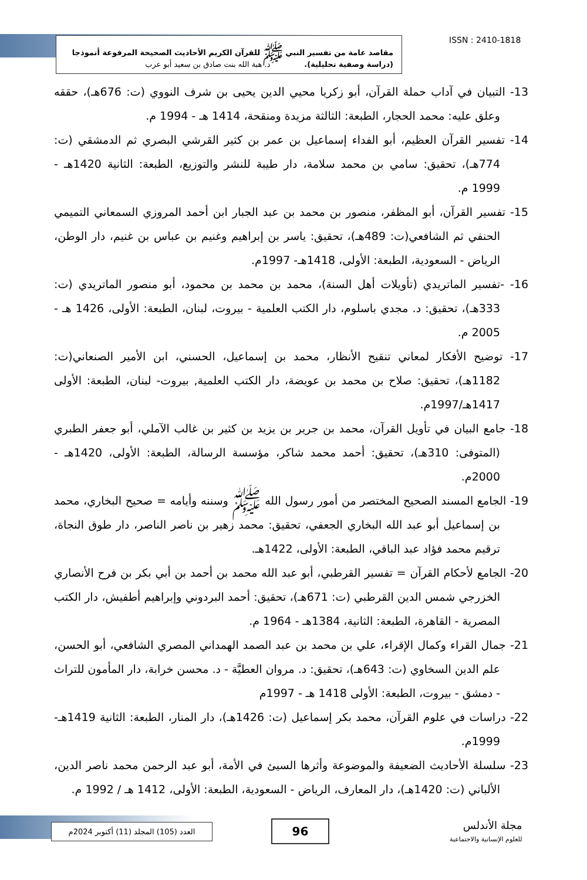مقاصد عامة من تفسير النبي ﷺ للقرآن الكريم الأحاديث الصحيحة المرفوعة أنموذجا
(دراسة وصفية تحليلية). د. هبة الله بنت صادق بن سعيد أبو عرب
ISSN : 2410-1818
13- التبيان في آداب حملة القرآن، أبو زكريا محيي الدين يحيى بن شرف النووي (ت: 676هـ)، حققه وعلق عليه: محمد الحجار، الطبعة: الثالثة مزيدة ومنقحة، 1414 هـ - 1994 م.
14- تفسير القرآن العظيم، أبو الفداء إسماعيل بن عمر بن كثير القرشي البصري ثم الدمشقي (ت: 774هـ)، تحقيق: سامي بن محمد سلامة، دار طيبة للنشر والتوزيع، الطبعة: الثانية 1420هـ - 1999 م.
15- تفسير القرآن، أبو المظفر، منصور بن محمد بن عبد الجبار ابن أحمد المروزي السمعاني التميمي الحنفي ثم الشافعي(ت: 489هـ)، تحقيق: ياسر بن إبراهيم وغنيم بن عباس بن غنيم، دار الوطن، الرياض - السعودية، الطبعة: الأولى، 1418هـ- 1997م.
16- -تفسير الماتريدي (تأويلات أهل السنة)، محمد بن محمد بن محمود، أبو منصور الماتريدي (ت: 333هـ)، تحقيق: د. مجدي باسلوم، دار الكتب العلمية - بيروت، لبنان، الطبعة: الأولى، 1426 هـ - 2005 م.
17- توضيح الأفكار لمعاني تنقيح الأنظار، محمد بن إسماعيل، الحسني، ابن الأمير الصنعاني(ت: 1182هـ)، تحقيق: صلاح بن محمد بن عويضة، دار الكتب العلمية, بيروت- لبنان، الطبعة: الأولى 1417هـ/1997م.
18- جامع البيان في تأويل القرآن، محمد بن جرير بن يزيد بن كثير بن غالب الآملي، أبو جعفر الطبري (المتوفى: 310هـ)، تحقيق: أحمد محمد شاكر، مؤسسة الرسالة، الطبعة: الأولى، 1420هـ - 2000م.
19- الجامع المسند الصحيح المختصر من أمور رسول الله ﷺ وسننه وأيامه = صحيح البخاري، محمد بن إسماعيل أبو عبد الله البخاري الجعفي، تحقيق: محمد زهير بن ناصر الناصر، دار طوق النجاة، ترقيم محمد فؤاد عبد الباقي، الطبعة: الأولى، 1422هـ.
20- الجامع لأحكام القرآن = تفسير القرطبي، أبو عبد الله محمد بن أحمد بن أبي بكر بن فرح الأنصاري الخزرجي شمس الدين القرطبي (ت: 671هـ)، تحقيق: أحمد البردوني وإبراهيم أطفيش، دار الكتب المصرية - القاهرة، الطبعة: الثانية، 1384هـ - 1964 م.
21- جمال القراء وكمال الإقراء، علي بن محمد بن عبد الصمد الهمداني المصري الشافعي، أبو الحسن، علم الدين السخاوي (ت: 643هـ)، تحقيق: د. مروان العطيَّة - د. محسن خرابة، دار المأمون للتراث - دمشق - بيروت، الطبعة: الأولى 1418 هـ - 1997م
22- دراسات في علوم القرآن، محمد بكر إسماعيل (ت: 1426هـ)، دار المنار، الطبعة: الثانية 1419هـ- 1999م.
23- سلسلة الأحاديث الضعيفة والموضوعة وأثرها السيئ في الأمة، أبو عبد الرحمن محمد ناصر الدين، الألباني (ت: 1420هـ)، دار المعارف، الرياض - السعودية، الطبعة: الأولى، 1412 هـ / 1992 م.
العدد (105) المجلد (11) أكتوبر 2024م
96
مجلة الأندلس
للعلوم الإنسانية والاجتماعية